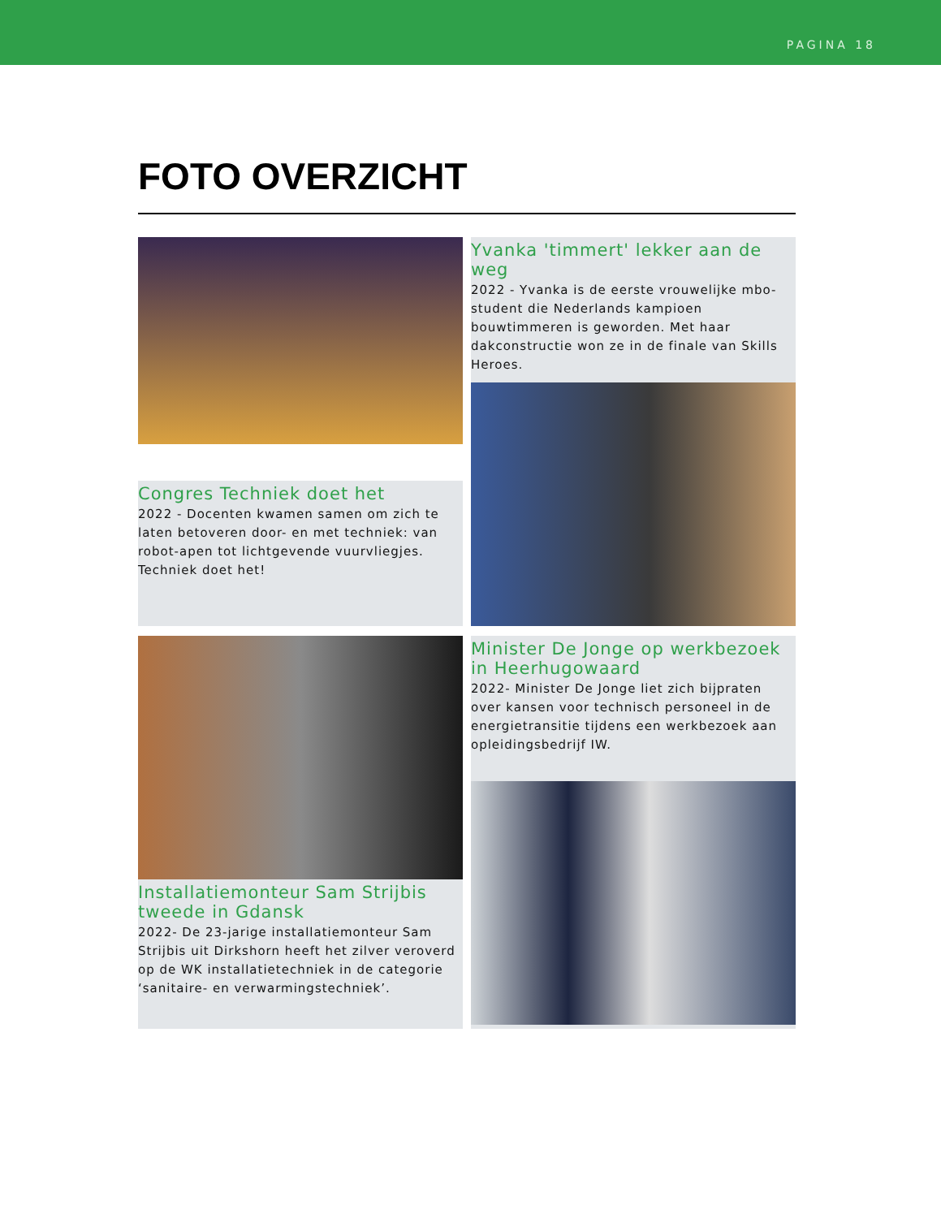PAGINA 18
FOTO OVERZICHT
Congres Techniek doet het
2022 - Docenten kwamen samen om zich te laten betoveren door- en met techniek: van robot-apen tot lichtgevende vuurvliegjes. Techniek doet het!
Yvanka 'timmert' lekker aan de weg
2022 - Yvanka is de eerste vrouwelijke mbo-student die Nederlands kampioen bouwtimmeren is geworden. Met haar dakconstructie won ze in de finale van Skills Heroes.
Installatiemonteur Sam Strijbis tweede in Gdansk
2022- De 23-jarige installatiemonteur Sam Strijbis uit Dirkshorn heeft het zilver veroverd op de WK installatietechniek in de categorie ‘sanitaire- en verwarmingstechniek’.
Minister De Jonge op werkbezoek in Heerhugowaard
2022- Minister De Jonge liet zich bijpraten over kansen voor technisch personeel in de energietransitie tijdens een werkbezoek aan opleidingsbedrijf IW.